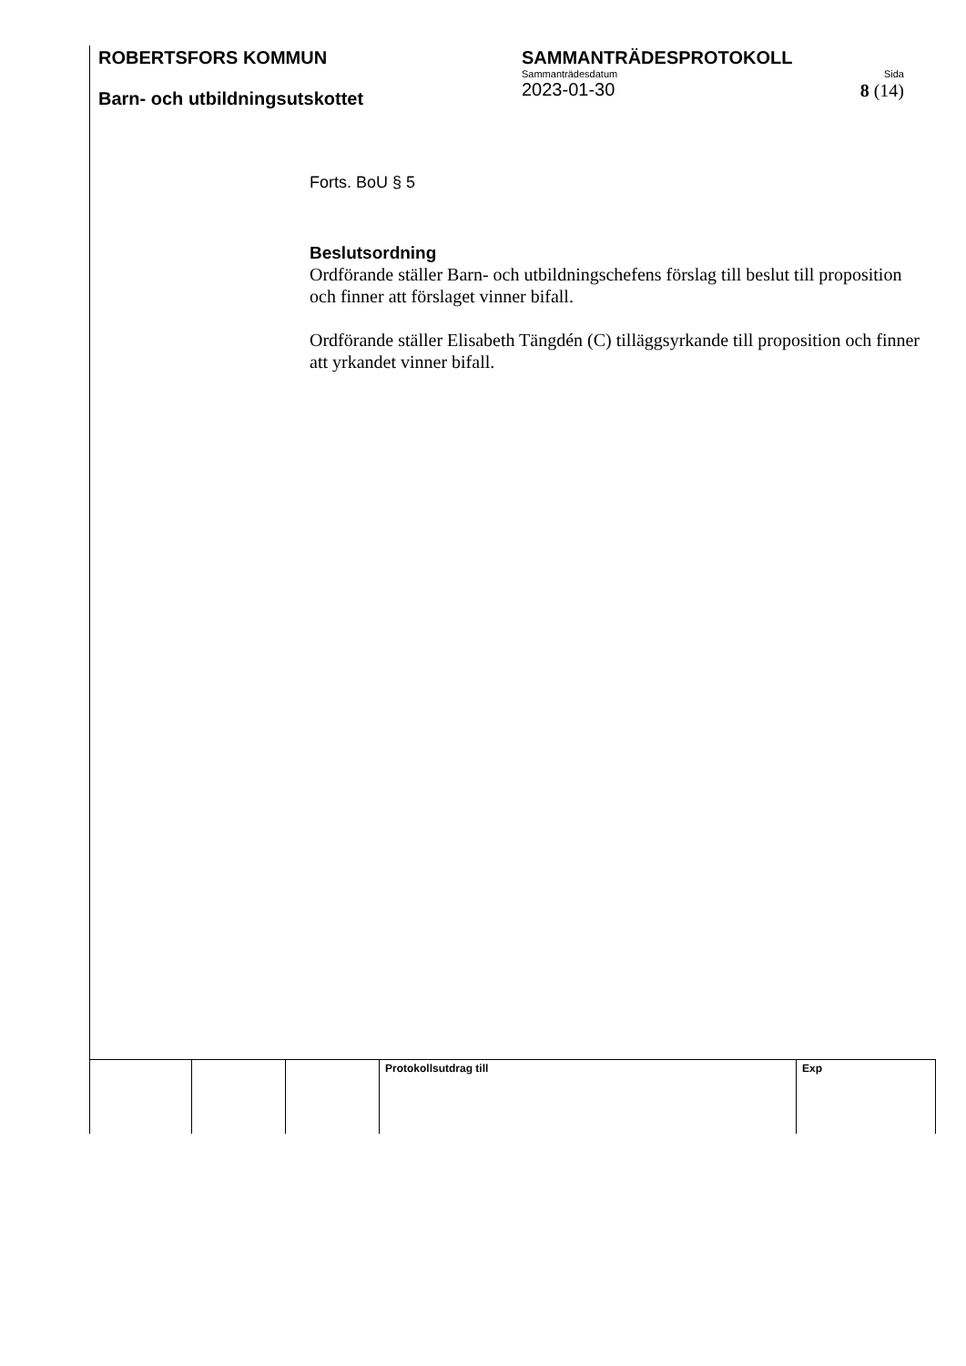ROBERTSFORS KOMMUN
Barn- och utbildningsutskottet
SAMMANTRÄDESPROTOKOLL
Sammanträdesdatum Sida
2023-01-30 8 (14)
Forts. BoU § 5
Beslutsordning
Ordförande ställer Barn- och utbildningschefens förslag till beslut till proposition och finner att förslaget vinner bifall.
Ordförande ställer Elisabeth Tängdén (C) tilläggsyrkande till proposition och finner att yrkandet vinner bifall.
| | | | Protokollsutdrag till | Exp |